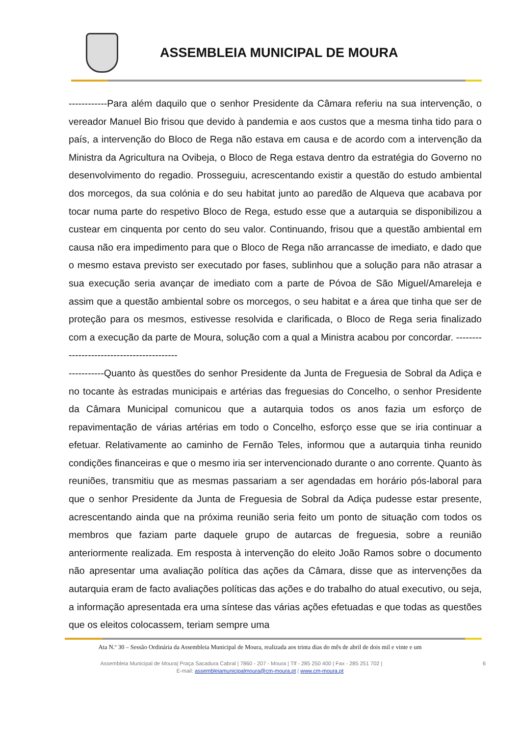ASSEMBLEIA MUNICIPAL DE MOURA
------------Para além daquilo que o senhor Presidente da Câmara referiu na sua intervenção, o vereador Manuel Bio frisou que devido à pandemia e aos custos que a mesma tinha tido para o país, a intervenção do Bloco de Rega não estava em causa e de acordo com a intervenção da Ministra da Agricultura na Ovibeja, o Bloco de Rega estava dentro da estratégia do Governo no desenvolvimento do regadio. Prosseguiu, acrescentando existir a questão do estudo ambiental dos morcegos, da sua colónia e do seu habitat junto ao paredão de Alqueva que acabava por tocar numa parte do respetivo Bloco de Rega, estudo esse que a autarquia se disponibilizou a custear em cinquenta por cento do seu valor. Continuando, frisou que a questão ambiental em causa não era impedimento para que o Bloco de Rega não arrancasse de imediato, e dado que o mesmo estava previsto ser executado por fases, sublinhou que a solução para não atrasar a sua execução seria avançar de imediato com a parte de Póvoa de São Miguel/Amareleja e assim que a questão ambiental sobre os morcegos, o seu habitat e a área que tinha que ser de proteção para os mesmos, estivesse resolvida e clarificada, o Bloco de Rega seria finalizado com a execução da parte de Moura, solução com a qual a Ministra acabou por concordar. ------------------------------------------
-----------Quanto às questões do senhor Presidente da Junta de Freguesia de Sobral da Adiça e no tocante às estradas municipais e artérias das freguesias do Concelho, o senhor Presidente da Câmara Municipal comunicou que a autarquia todos os anos fazia um esforço de repavimentação de várias artérias em todo o Concelho, esforço esse que se iria continuar a efetuar. Relativamente ao caminho de Fernão Teles, informou que a autarquia tinha reunido condições financeiras e que o mesmo iria ser intervencionado durante o ano corrente. Quanto às reuniões, transmitiu que as mesmas passariam a ser agendadas em horário pós-laboral para que o senhor Presidente da Junta de Freguesia de Sobral da Adiça pudesse estar presente, acrescentando ainda que na próxima reunião seria feito um ponto de situação com todos os membros que faziam parte daquele grupo de autarcas de freguesia, sobre a reunião anteriormente realizada. Em resposta à intervenção do eleito João Ramos sobre o documento não apresentar uma avaliação política das ações da Câmara, disse que as intervenções da autarquia eram de facto avaliações políticas das ações e do trabalho do atual executivo, ou seja, a informação apresentada era uma síntese das várias ações efetuadas e que todas as questões que os eleitos colocassem, teriam sempre uma
Ata N.º 30 – Sessão Ordinária da Assembleia Municipal de Moura, realizada aos trinta dias do mês de abril de dois mil e vinte e um
Assembleia Municipal de Moura| Praça Sacadura Cabral | 7860 - 207 - Moura | Tlf - 285 250 400 | Fax - 285 251 702 | 6
E-mail: assembleiamunicipalmoura@cm-moura.pt | www.cm-moura.pt